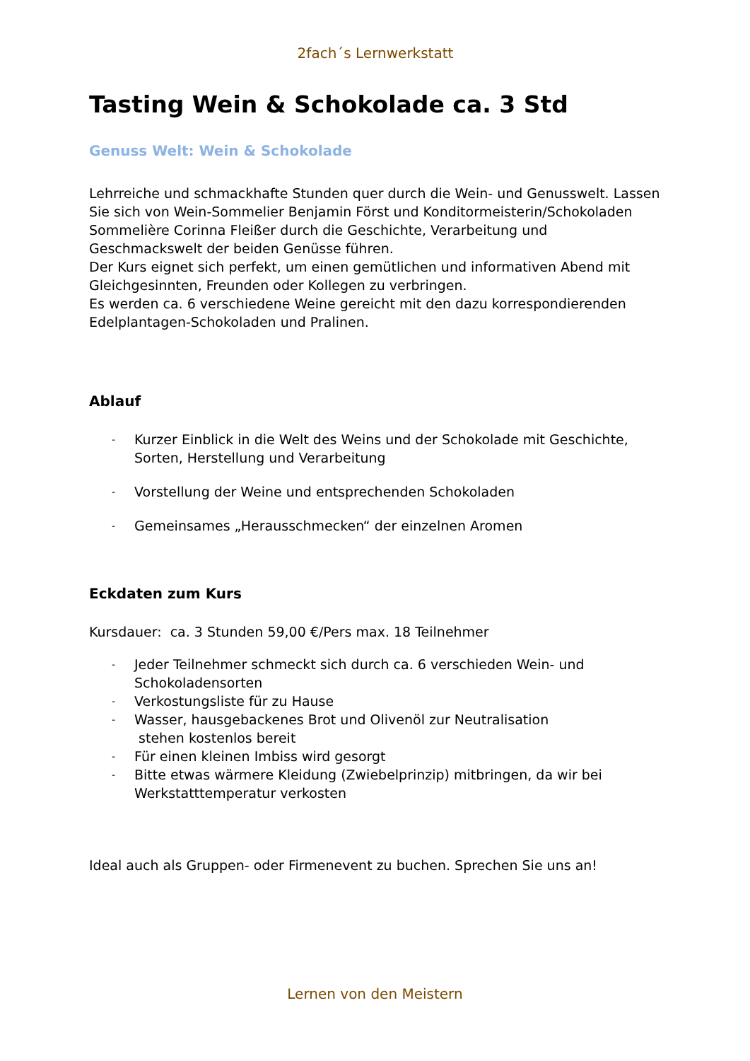2fach´s Lernwerkstatt
Tasting Wein & Schokolade ca. 3 Std
Genuss Welt: Wein & Schokolade
Lehrreiche und schmackhafte Stunden quer durch die Wein- und Genusswelt. Lassen Sie sich von Wein-Sommelier Benjamin Först und Konditormeisterin/Schokoladen Sommelière Corinna Fleißer durch die Geschichte, Verarbeitung und Geschmackswelt der beiden Genüsse führen.
Der Kurs eignet sich perfekt, um einen gemütlichen und informativen Abend mit Gleichgesinnten, Freunden oder Kollegen zu verbringen.
Es werden ca. 6 verschiedene Weine gereicht mit den dazu korrespondierenden Edelplantagen-Schokoladen und Pralinen.
Ablauf
- Kurzer Einblick in die Welt des Weins und der Schokolade mit Geschichte, Sorten, Herstellung und Verarbeitung
- Vorstellung der Weine und entsprechenden Schokoladen
- Gemeinsames „Herausschmecken“ der einzelnen Aromen
Eckdaten zum Kurs
Kursdauer: ca. 3 Stunden 59,00 €/Pers max. 18 Teilnehmer
- Jeder Teilnehmer schmeckt sich durch ca. 6 verschieden Wein- und Schokoladensorten
- Verkostungsliste für zu Hause
- Wasser, hausgebackenes Brot und Olivenöl zur Neutralisation
stehen kostenlos bereit
- Für einen kleinen Imbiss wird gesorgt
- Bitte etwas wärmere Kleidung (Zwiebelprinzip) mitbringen, da wir bei Werkstatttemperatur verkosten
Ideal auch als Gruppen- oder Firmenevent zu buchen. Sprechen Sie uns an!
Lernen von den Meistern